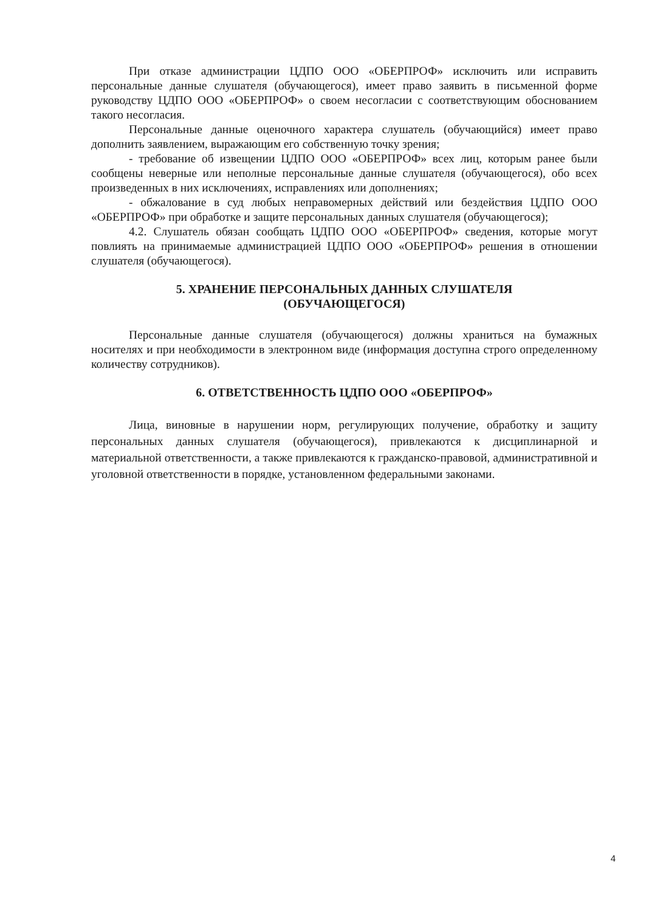При отказе администрации ЦДПО ООО «ОБЕРПРОФ» исключить или исправить персональные данные слушателя (обучающегося), имеет право заявить в письменной форме руководству ЦДПО ООО «ОБЕРПРОФ» о своем несогласии с соответствующим обоснованием такого несогласия.
Персональные данные оценочного характера слушатель (обучающийся) имеет право дополнить заявлением, выражающим его собственную точку зрения;
- требование об извещении ЦДПО ООО «ОБЕРПРОФ» всех лиц, которым ранее были сообщены неверные или неполные персональные данные слушателя (обучающегося), обо всех произведенных в них исключениях, исправлениях или дополнениях;
- обжалование в суд любых неправомерных действий или бездействия ЦДПО ООО «ОБЕРПРОФ» при обработке и защите персональных данных слушателя (обучающегося);
4.2. Слушатель обязан сообщать ЦДПО ООО «ОБЕРПРОФ» сведения, которые могут повлиять на принимаемые администрацией ЦДПО ООО «ОБЕРПРОФ» решения в отношении слушателя (обучающегося).
5. ХРАНЕНИЕ ПЕРСОНАЛЬНЫХ ДАННЫХ СЛУШАТЕЛЯ
(ОБУЧАЮЩЕГОСЯ)
Персональные данные слушателя (обучающегося) должны храниться на бумажных носителях и при необходимости в электронном виде (информация доступна строго определенному количеству сотрудников).
6. ОТВЕТСТВЕННОСТЬ ЦДПО ООО «ОБЕРПРОФ»
Лица, виновные в нарушении норм, регулирующих получение, обработку и защиту персональных данных слушателя (обучающегося), привлекаются к дисциплинарной и материальной ответственности, а также привлекаются к гражданско-правовой, административной и уголовной ответственности в порядке, установленном федеральными законами.
4